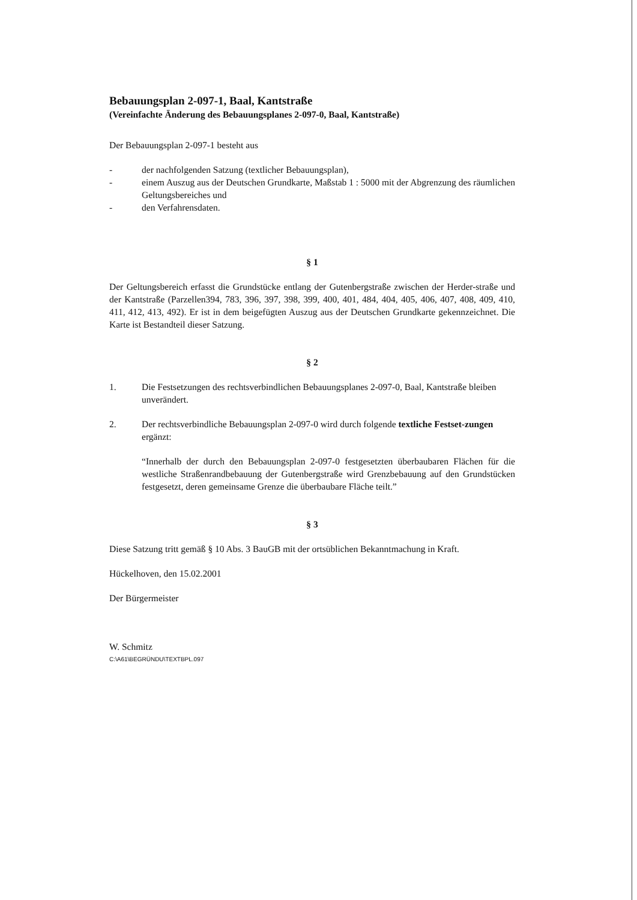Bebauungsplan 2-097-1, Baal, Kantstraße
(Vereinfachte Änderung des Bebauungsplanes 2-097-0, Baal, Kantstraße)
Der Bebauungsplan 2-097-1 besteht aus
- der nachfolgenden Satzung (textlicher Bebauungsplan),
- einem Auszug aus der Deutschen Grundkarte, Maßstab 1 : 5000 mit der Abgrenzung des räumlichen Geltungsbereiches und
- den Verfahrensdaten.
§ 1
Der Geltungsbereich erfasst die Grundstücke entlang der Gutenbergstraße zwischen der Herder-straße und der Kantstraße (Parzellen394, 783, 396, 397, 398, 399, 400, 401, 484, 404, 405, 406, 407, 408, 409, 410, 411, 412, 413, 492). Er ist in dem beigefügten Auszug aus der Deutschen Grundkarte gekennzeichnet. Die Karte ist Bestandteil dieser Satzung.
§ 2
1. Die Festsetzungen des rechtsverbindlichen Bebauungsplanes 2-097-0, Baal, Kantstraße bleiben unverändert.
2. Der rechtsverbindliche Bebauungsplan 2-097-0 wird durch folgende textliche Festset-zungen ergänzt:
“Innerhalb der durch den Bebauungsplan 2-097-0 festgesetzten überbaubaren Flächen für die westliche Straßenrandbebauung der Gutenbergstraße wird Grenzbebauung auf den Grundstücken festgesetzt, deren gemeinsame Grenze die überbaubare Fläche teilt.”
§ 3
Diese Satzung tritt gemäß § 10 Abs. 3 BauGB mit der ortsüblichen Bekanntmachung in Kraft.
Hückelhoven, den 15.02.2001
Der Bürgermeister
W. Schmitz
C:\A61\BEGRÜNDU\TEXTBPL.097